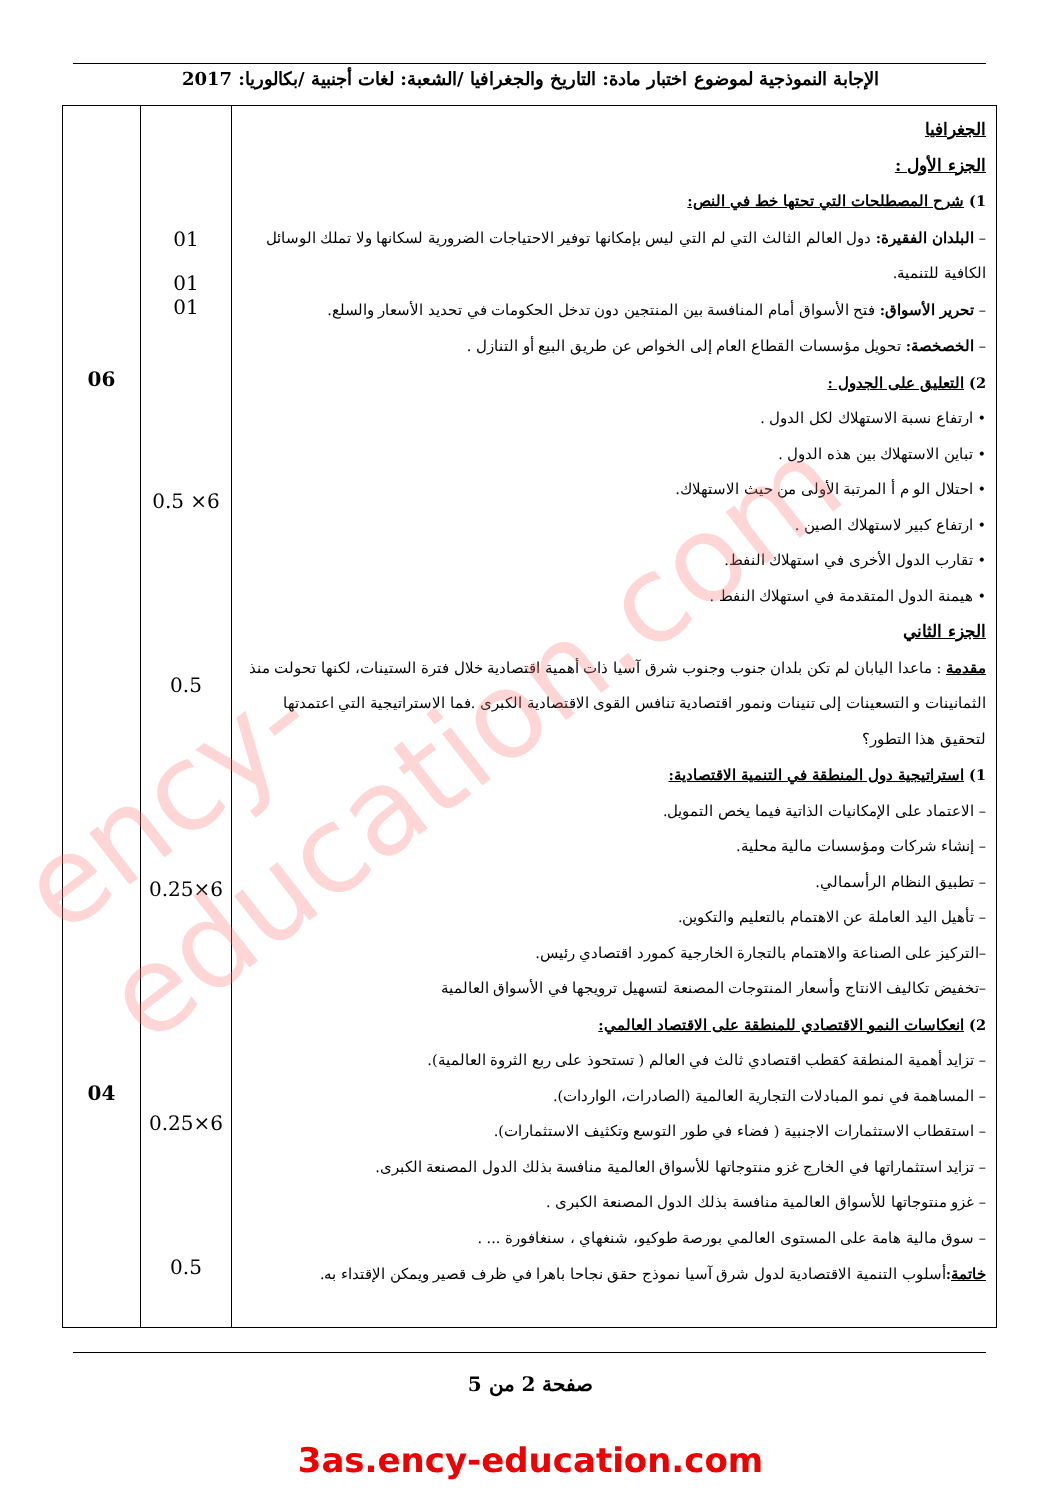الإجابة النموذجية لموضوع اختبار مادة: التاريخ والجغرافيا /الشعبة: لغات أجنبية /بكالوريا: 2017
| الجغرافيا الجزء الأول : 1) شرح المصطلحات التي تحتها خط في النص: – البلدان الفقيرة: دول العالم الثالث التي لم التي ليس بإمكانها توفير الاحتياجات الضرورية لسكانها ولا تملك الوسائل الكافية للتنمية. – تحرير الأسواق: فتح الأسواق أمام المنافسة بين المنتجين دون تدخل الحكومات في تحديد الأسعار والسلع. – الخصخصة: تحويل مؤسسات القطاع العام إلى الخواص عن طريق البيع أو التنازل . 2) التعليق على الجدول : • ارتفاع نسبة الاستهلاك لكل الدول . • تباين الاستهلاك بين هذه الدول . • احتلال الو م أ المرتبة الأولى من حيث الاستهلاك. • ارتفاع كبير لاستهلاك الصين . • تقارب الدول الأخرى في استهلاك النفط. • هيمنة الدول المتقدمة في استهلاك النفط . الجزء الثاني مقدمة : ماعدا اليابان لم تكن بلدان جنوب وجنوب شرق آسيا ذات أهمية اقتصادية خلال فترة الستينات، لكنها تحولت منذ الثمانينات و التسعينات إلى تنينات ونمور اقتصادية تنافس القوى الاقتصادية الكبرى .فما الاستراتيجية التي اعتمدتها لتحقيق هذا التطور؟ 1) استراتيجية دول المنطقة في التنمية الاقتصادية: – الاعتماد على الإمكانيات الذاتية فيما يخص التمويل. – إنشاء شركات ومؤسسات مالية محلية. – تطبيق النظام الرأسمالي. – تأهيل اليد العاملة عن الاهتمام بالتعليم والتكوين. –التركيز على الصناعة والاهتمام بالتجارة الخارجية كمورد اقتصادي رئيس. –تخفيض تكاليف الانتاج وأسعار المنتوجات المصنعة لتسهيل ترويجها في الأسواق العالمية 2) انعكاسات النمو الاقتصادي للمنطقة على الاقتصاد العالمي: – تزايد أهمية المنطقة كقطب اقتصادي ثالث في العالم ( تستحوذ على ربع الثروة العالمية). – المساهمة في نمو المبادلات التجارية العالمية (الصادرات، الواردات). – استقطاب الاستثمارات الاجنبية ( فضاء في طور التوسع وتكثيف الاستثمارات). – تزايد استثماراتها في الخارج غزو منتوجاتها للأسواق العالمية منافسة بذلك الدول المصنعة الكبرى. – غزو منتوجاتها للأسواق العالمية منافسة بذلك الدول المصنعة الكبرى . – سوق مالية هامة على المستوى العالمي بورصة طوكيو، شنغهاي ، سنغافورة ... . خاتمة : أسلوب التنمية الاقتصادية لدول شرق آسيا نموذج حقق نجاحا باهرا في ظرف قصير ويمكن الإقتداء به. | 01 01 01 6× 0.5 0.5 6×0.25 6×0.25 0.5 | 06 04 |
صفحة 2 من 5
3as.ency-education.com
ency-education.com